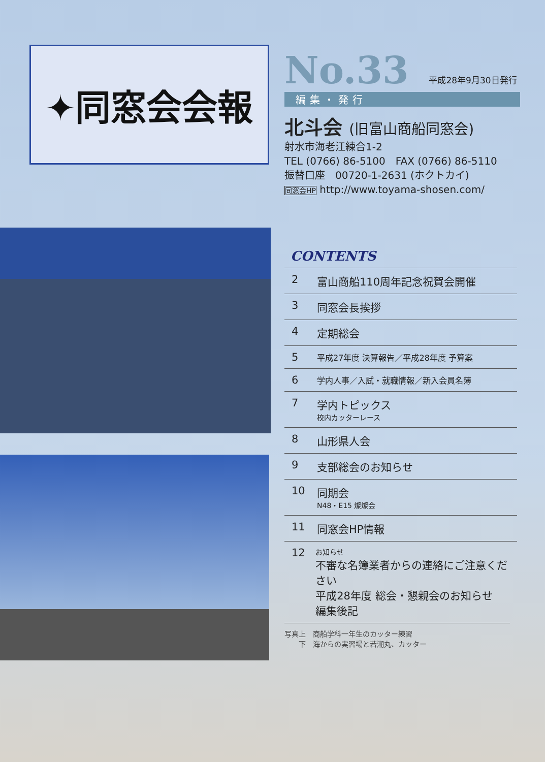✦同窓会会報
No.33
平成28年9月30日発行
編集・発行
北斗会 (旧富山商船同窓会)
射水市海老江練合1-2
TEL (0766) 86-5100　FAX (0766) 86-5110
振替口座　00720-1-2631 (ホクトカイ)
同窓会HP http://www.toyama-shosen.com/
CONTENTS
2 富山商船110周年記念祝賀会開催
3 同窓会長挨拶
4 定期総会
5 平成27年度 決算報告／平成28年度 予算案
6 学内人事／入試・就職情報／新入会員名簿
7 学内トピックス
校内カッターレース
8 山形県人会
9 支部総会のお知らせ
10 同期会
N48・E15 燦燦会
11 同窓会HP情報
12 お知らせ
不審な名簿業者からの連絡にご注意ください
平成28年度 総会・懇親会のお知らせ
編集後記
写真上　商船学科一年生のカッター練習
　　下　海からの実習場と若潮丸、カッター